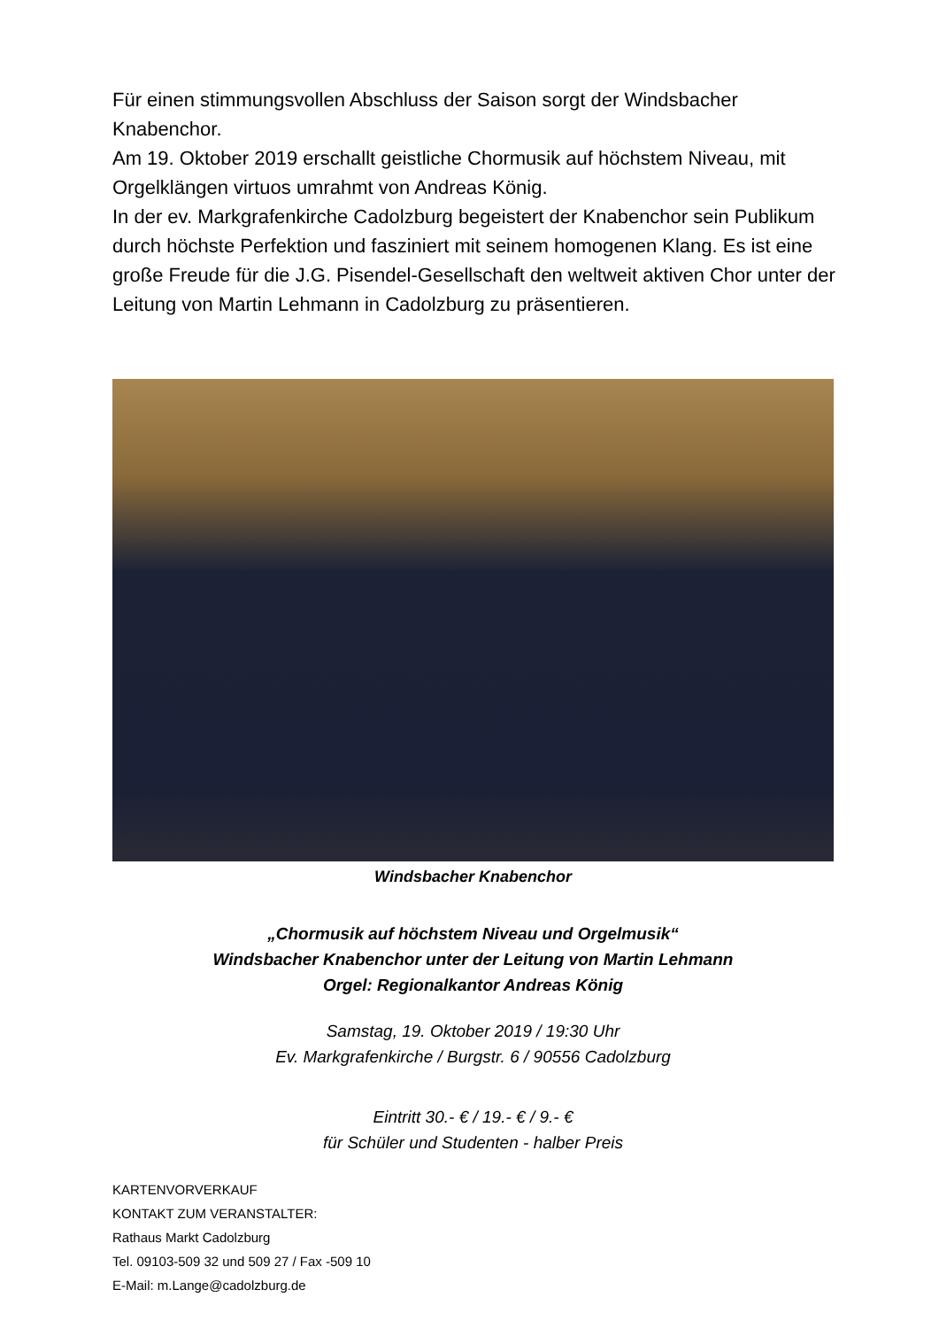Für einen stimmungsvollen Abschluss der Saison sorgt der Windsbacher Knabenchor.
Am 19. Oktober 2019 erschallt geistliche Chormusik auf höchstem Niveau, mit Orgelklängen virtuos umrahmt von Andreas König.
In der ev. Markgrafenkirche Cadolzburg begeistert der Knabenchor sein Publikum durch höchste Perfektion und fasziniert mit seinem homogenen Klang. Es ist eine große Freude für die J.G. Pisendel-Gesellschaft den weltweit aktiven Chor unter der Leitung von Martin Lehmann in Cadolzburg zu präsentieren.
Windsbacher Knabenchor
„Chormusik auf höchstem Niveau und Orgelmusik“
Windsbacher Knabenchor unter der Leitung von Martin Lehmann
Orgel: Regionalkantor Andreas König
Samstag, 19. Oktober 2019 / 19:30 Uhr
Ev. Markgrafenkirche / Burgstr. 6 / 90556 Cadolzburg
Eintritt 30.- € / 19.- € / 9.- €
für Schüler und Studenten - halber Preis
KARTENVORVERKAUF
KONTAKT ZUM VERANSTALTER:
Rathaus Markt Cadolzburg
Tel. 09103-509 32 und 509 27 / Fax -509 10
E-Mail: m.Lange@cadolzburg.de